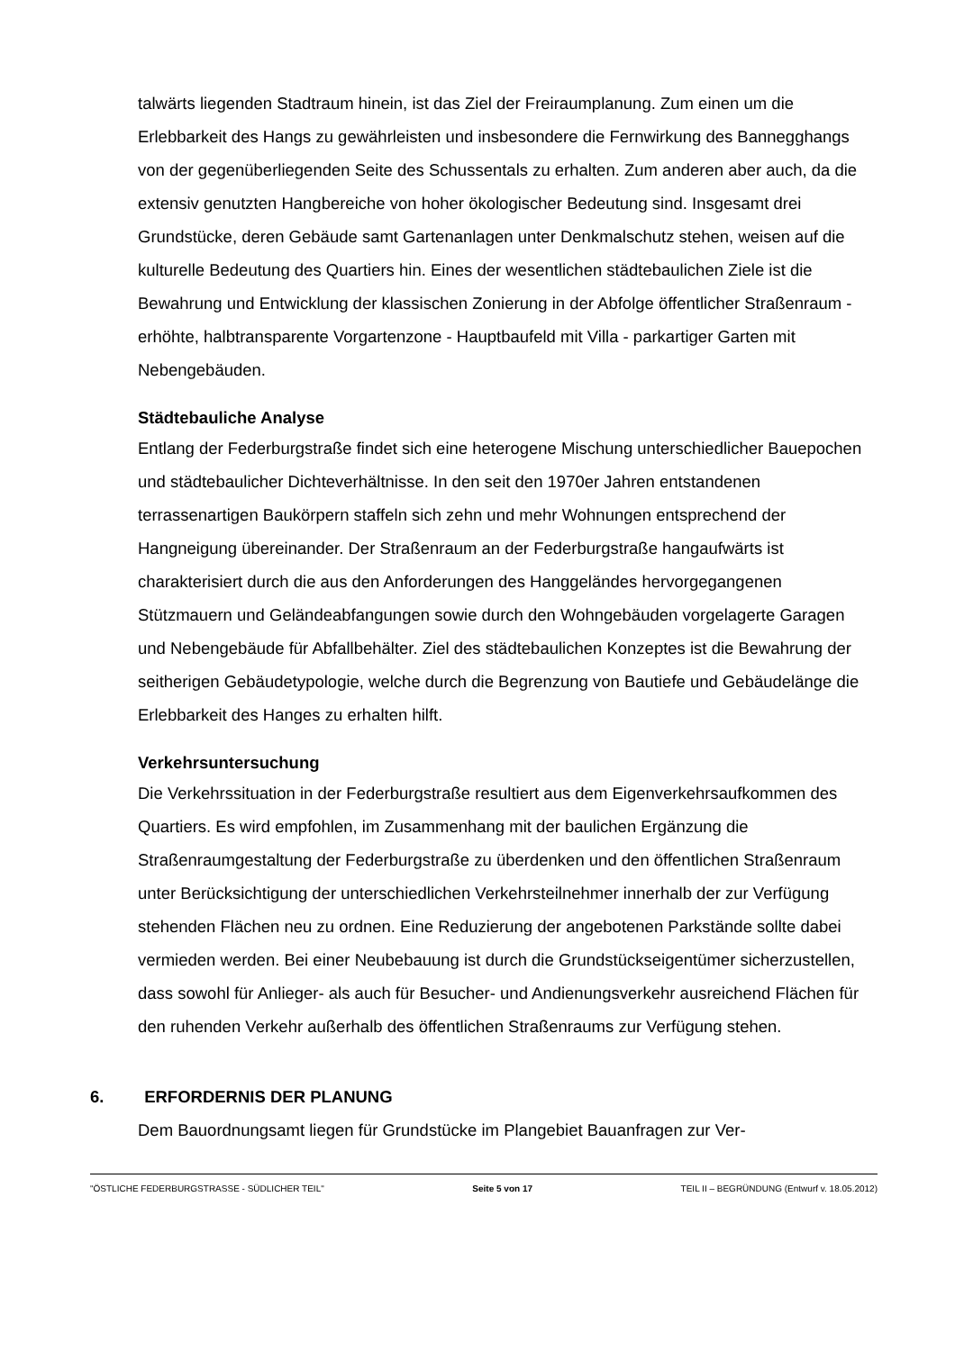talwärts liegenden Stadtraum hinein, ist das Ziel der Freiraumplanung. Zum einen um die Erlebbarkeit des Hangs zu gewährleisten und insbesondere die Fernwirkung des Bannegghangs von der gegenüberliegenden Seite des Schussentals zu erhalten. Zum anderen aber auch, da die extensiv genutzten Hangbereiche von hoher ökologischer Bedeutung sind. Insgesamt drei Grundstücke, deren Gebäude samt Gartenanlagen unter Denkmalschutz stehen, weisen auf die kulturelle Bedeutung des Quartiers hin. Eines der wesentlichen städtebaulichen Ziele ist die Bewahrung und Entwicklung der klassischen Zonierung in der Abfolge öffentlicher Straßenraum - erhöhte, halbtransparente Vorgartenzone - Hauptbaufeld mit Villa - parkartiger Garten mit Nebengebäuden.
Städtebauliche Analyse
Entlang der Federburgstraße findet sich eine heterogene Mischung unterschiedlicher Bauepochen und städtebaulicher Dichteverhältnisse. In den seit den 1970er Jahren entstandenen terrassenartigen Baukörpern staffeln sich zehn und mehr Wohnungen entsprechend der Hangneigung übereinander. Der Straßenraum an der Federburgstraße hangaufwärts ist charakterisiert durch die aus den Anforderungen des Hanggeländes hervorgegangenen Stützmauern und Geländeabfangungen sowie durch den Wohngebäuden vorgelagerte Garagen und Nebengebäude für Abfallbehälter. Ziel des städtebaulichen Konzeptes ist die Bewahrung der seitherigen Gebäudetypologie, welche durch die Begrenzung von Bautiefe und Gebäudelänge die Erlebbarkeit des Hanges zu erhalten hilft.
Verkehrsuntersuchung
Die Verkehrssituation in der Federburgstraße resultiert aus dem Eigenverkehrsaufkommen des Quartiers. Es wird empfohlen, im Zusammenhang mit der baulichen Ergänzung die Straßenraumgestaltung der Federburgstraße zu überdenken und den öffentlichen Straßenraum unter Berücksichtigung der unterschiedlichen Verkehrsteilnehmer innerhalb der zur Verfügung stehenden Flächen neu zu ordnen. Eine Reduzierung der angebotenen Parkstände sollte dabei vermieden werden. Bei einer Neubebauung ist durch die Grundstückseigentümer sicherzustellen, dass sowohl für Anlieger- als auch für Besucher- und Andienungsverkehr ausreichend Flächen für den ruhenden Verkehr außerhalb des öffentlichen Straßenraums zur Verfügung stehen.
6. ERFORDERNIS DER PLANUNG
Dem Bauordnungsamt liegen für Grundstücke im Plangebiet Bauanfragen zur Ver-
"ÖSTLICHE FEDERBURGSTRASSE - SÜDLICHER TEIL" Seite 5 von 17 TEIL II – BEGRÜNDUNG (Entwurf v. 18.05.2012)